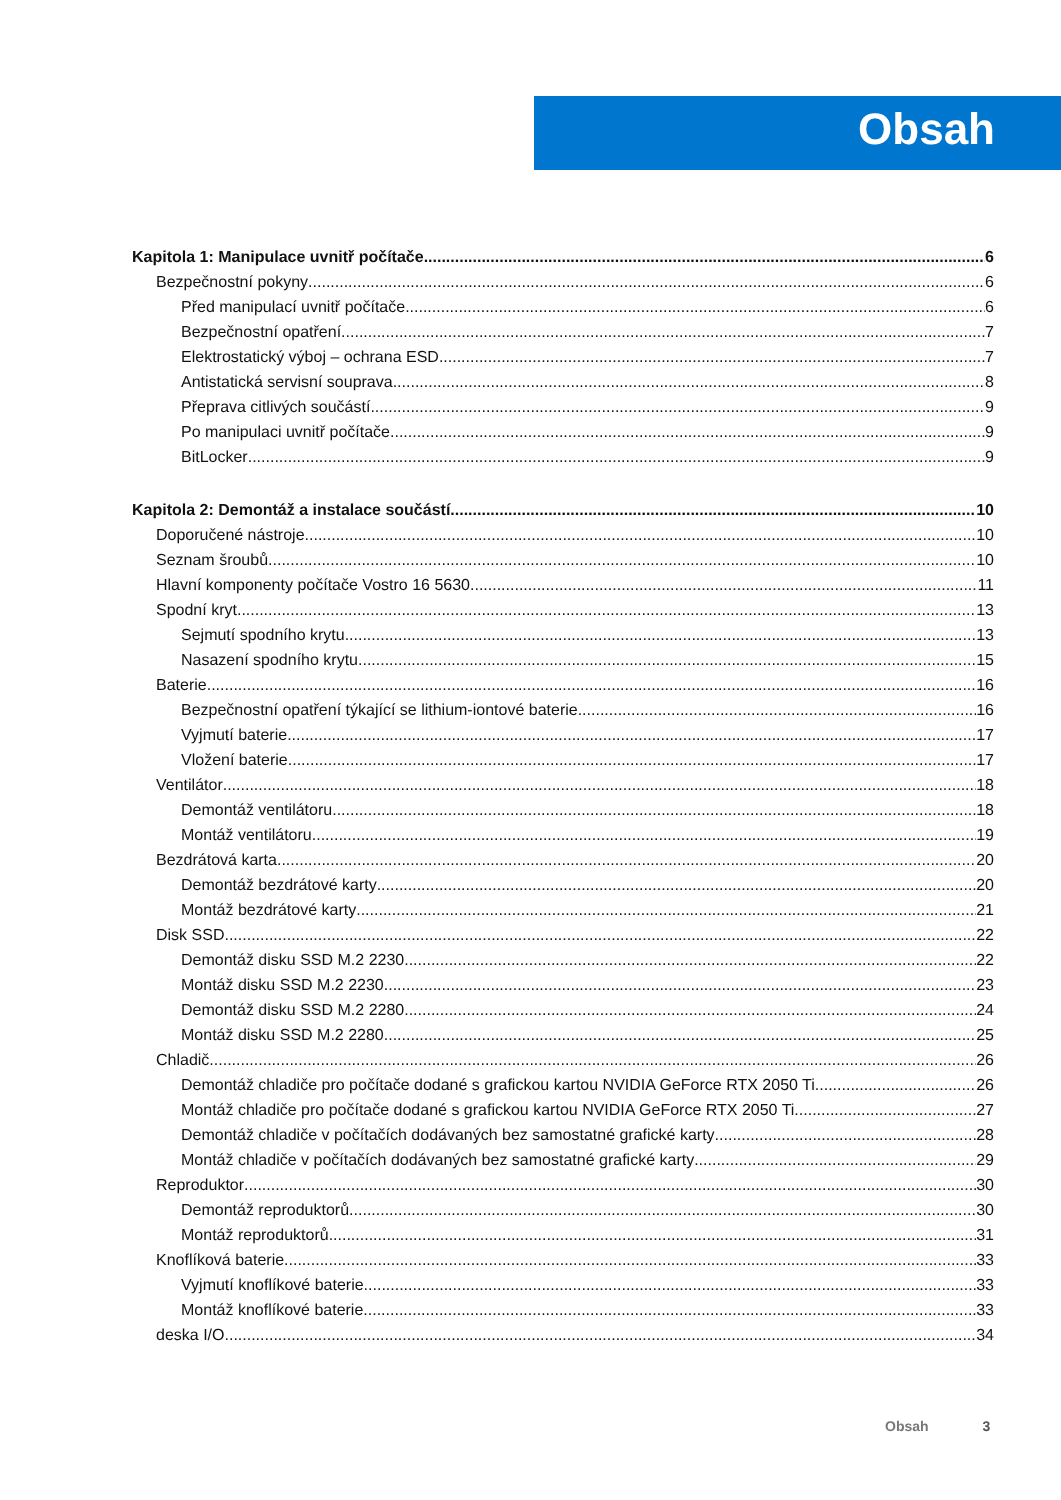Obsah
Kapitola 1: Manipulace uvnitř počítače 6
Bezpečnostní pokyny 6
Před manipulací uvnitř počítače 6
Bezpečnostní opatření 7
Elektrostatický výboj – ochrana ESD 7
Antistatická servisní souprava 8
Přeprava citlivých součástí 9
Po manipulaci uvnitř počítače 9
BitLocker 9
Kapitola 2: Demontáž a instalace součástí 10
Doporučené nástroje 10
Seznam šroubů 10
Hlavní komponenty počítače Vostro 16 5630 11
Spodní kryt 13
Sejmutí spodního krytu 13
Nasazení spodního krytu 15
Baterie 16
Bezpečnostní opatření týkající se lithium-iontové baterie 16
Vyjmutí baterie 17
Vložení baterie 17
Ventilátor 18
Demontáž ventilátoru 18
Montáž ventilátoru 19
Bezdrátová karta 20
Demontáž bezdrátové karty 20
Montáž bezdrátové karty 21
Disk SSD 22
Demontáž disku SSD M.2 2230 22
Montáž disku SSD M.2 2230 23
Demontáž disku SSD M.2 2280 24
Montáž disku SSD M.2 2280 25
Chladič 26
Demontáž chladiče pro počítače dodané s grafickou kartou NVIDIA GeForce RTX 2050 Ti 26
Montáž chladiče pro počítače dodané s grafickou kartou NVIDIA GeForce RTX 2050 Ti 27
Demontáž chladiče v počítačích dodávaných bez samostatné grafické karty 28
Montáž chladiče v počítačích dodávaných bez samostatné grafické karty 29
Reproduktor 30
Demontáž reproduktorů 30
Montáž reproduktorů 31
Knoflíková baterie 33
Vyjmutí knoflíkové baterie 33
Montáž knoflíkové baterie 33
deska I/O 34
Obsah 3